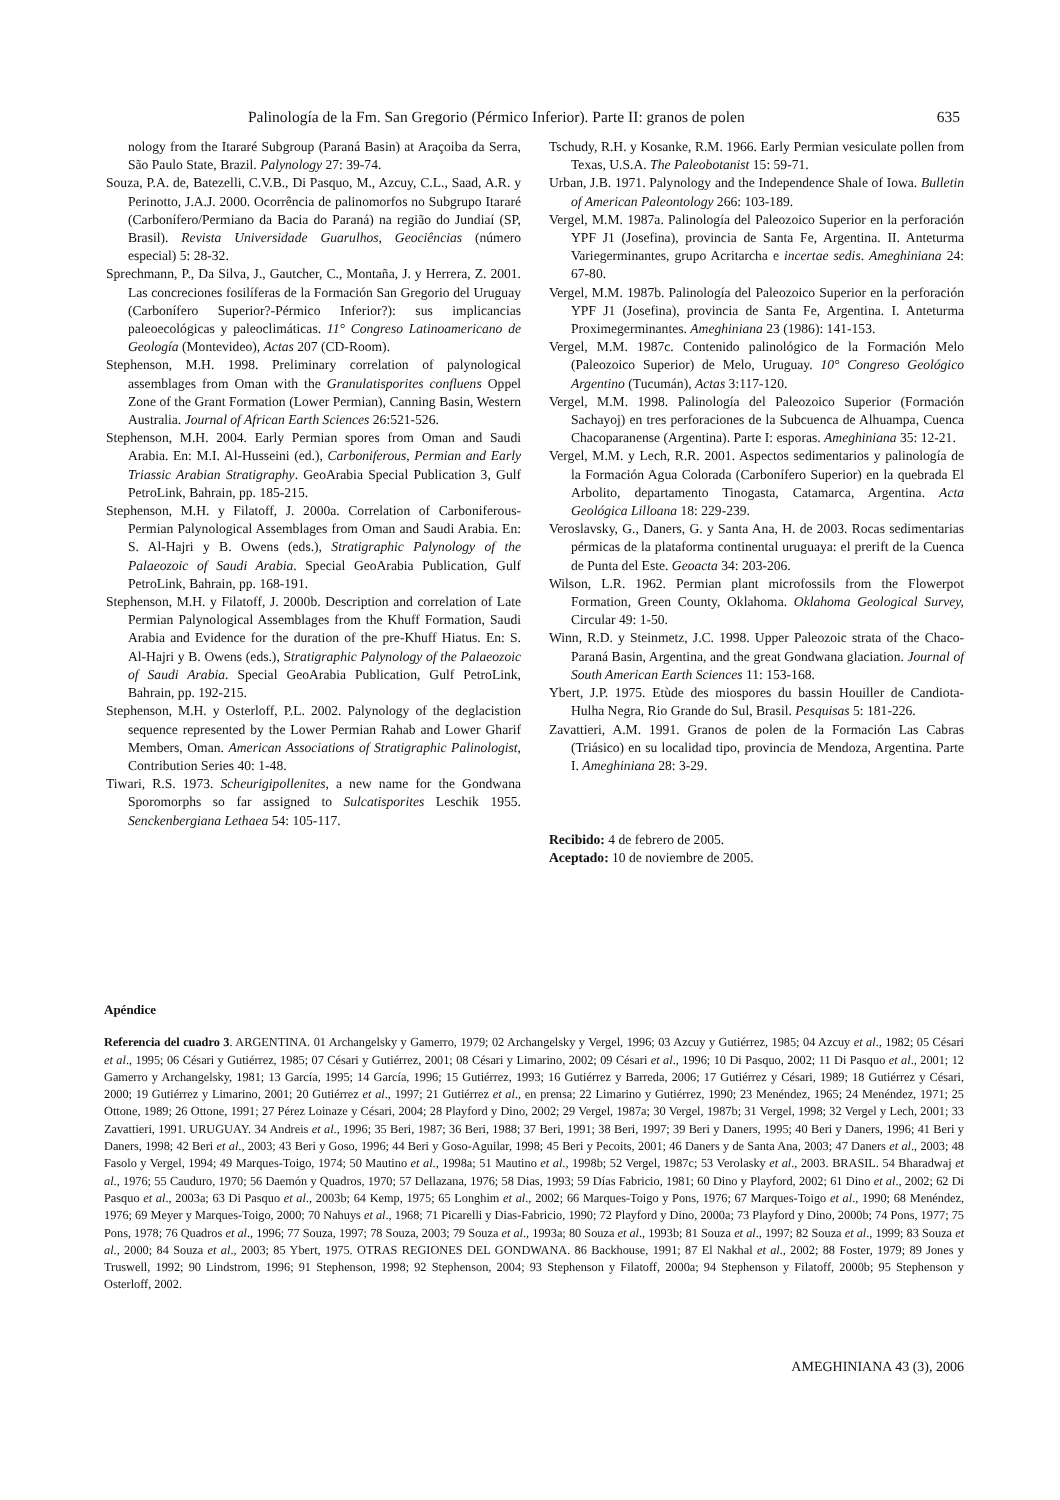Palinología de la Fm. San Gregorio (Pérmico Inferior). Parte II: granos de polen 635
nology from the Itararé Subgroup (Paraná Basin) at Araçoiba da Serra, São Paulo State, Brazil. Palynology 27: 39-74.
Souza, P.A. de, Batezelli, C.V.B., Di Pasquo, M., Azcuy, C.L., Saad, A.R. y Perinotto, J.A.J. 2000. Ocorrência de palinomorfos no Subgrupo Itararé (Carbonífero/Permiano da Bacia do Paraná) na região do Jundiaí (SP, Brasil). Revista Universidade Guarulhos, Geociências (número especial) 5: 28-32.
Sprechmann, P., Da Silva, J., Gautcher, C., Montaña, J. y Herrera, Z. 2001. Las concreciones fosilíferas de la Formación San Gregorio del Uruguay (Carbonífero Superior?-Pérmico Inferior?): sus implicancias paleoecológicas y paleoclimáticas. 11° Congreso Latinoamericano de Geología (Montevideo), Actas 207 (CD-Room).
Stephenson, M.H. 1998. Preliminary correlation of palynological assemblages from Oman with the Granulatisporites confluens Oppel Zone of the Grant Formation (Lower Permian), Canning Basin, Western Australia. Journal of African Earth Sciences 26:521-526.
Stephenson, M.H. 2004. Early Permian spores from Oman and Saudi Arabia. En: M.I. Al-Husseini (ed.), Carboniferous, Permian and Early Triassic Arabian Stratigraphy. GeoArabia Special Publication 3, Gulf PetroLink, Bahrain, pp. 185-215.
Stephenson, M.H. y Filatoff, J. 2000a. Correlation of Carboniferous-Permian Palynological Assemblages from Oman and Saudi Arabia. En: S. Al-Hajri y B. Owens (eds.), Stratigraphic Palynology of the Palaeozoic of Saudi Arabia. Special GeoArabia Publication, Gulf PetroLink, Bahrain, pp. 168-191.
Stephenson, M.H. y Filatoff, J. 2000b. Description and correlation of Late Permian Palynological Assemblages from the Khuff Formation, Saudi Arabia and Evidence for the duration of the pre-Khuff Hiatus. En: S. Al-Hajri y B. Owens (eds.), Stratigraphic Palynology of the Palaeozoic of Saudi Arabia. Special GeoArabia Publication, Gulf PetroLink, Bahrain, pp. 192-215.
Stephenson, M.H. y Osterloff, P.L. 2002. Palynology of the deglacistion sequence represented by the Lower Permian Rahab and Lower Gharif Members, Oman. American Associations of Stratigraphic Palinologist, Contribution Series 40: 1-48.
Tiwari, R.S. 1973. Scheurigipollenites, a new name for the Gondwana Sporomorphs so far assigned to Sulcatisporites Leschik 1955. Senckenbergiana Lethaea 54: 105-117.
Tschudy, R.H. y Kosanke, R.M. 1966. Early Permian vesiculate pollen from Texas, U.S.A. The Paleobotanist 15: 59-71.
Urban, J.B. 1971. Palynology and the Independence Shale of Iowa. Bulletin of American Paleontology 266: 103-189.
Vergel, M.M. 1987a. Palinología del Paleozoico Superior en la perforación YPF J1 (Josefina), provincia de Santa Fe, Argentina. II. Anteturma Variegerminantes, grupo Acritarcha e incertae sedis. Ameghiniana 24: 67-80.
Vergel, M.M. 1987b. Palinología del Paleozoico Superior en la perforación YPF J1 (Josefina), provincia de Santa Fe, Argentina. I. Anteturma Proximegerminantes. Ameghiniana 23 (1986): 141-153.
Vergel, M.M. 1987c. Contenido palinológico de la Formación Melo (Paleozoico Superior) de Melo, Uruguay. 10° Congreso Geológico Argentino (Tucumán), Actas 3:117-120.
Vergel, M.M. 1998. Palinología del Paleozoico Superior (Formación Sachayoj) en tres perforaciones de la Subcuenca de Alhuampa, Cuenca Chacoparanense (Argentina). Parte I: esporas. Ameghiniana 35: 12-21.
Vergel, M.M. y Lech, R.R. 2001. Aspectos sedimentarios y palinología de la Formación Agua Colorada (Carbonífero Superior) en la quebrada El Arbolito, departamento Tinogasta, Catamarca, Argentina. Acta Geológica Lilloana 18: 229-239.
Veroslavsky, G., Daners, G. y Santa Ana, H. de 2003. Rocas sedimentarias pérmicas de la plataforma continental uruguaya: el prerift de la Cuenca de Punta del Este. Geoacta 34: 203-206.
Wilson, L.R. 1962. Permian plant microfossils from the Flowerpot Formation, Green County, Oklahoma. Oklahoma Geological Survey, Circular 49: 1-50.
Winn, R.D. y Steinmetz, J.C. 1998. Upper Paleozoic strata of the Chaco-Paraná Basin, Argentina, and the great Gondwana glaciation. Journal of South American Earth Sciences 11: 153-168.
Ybert, J.P. 1975. Etùde des miospores du bassin Houiller de Candiota-Hulha Negra, Rio Grande do Sul, Brasil. Pesquisas 5: 181-226.
Zavattieri, A.M. 1991. Granos de polen de la Formación Las Cabras (Triásico) en su localidad tipo, provincia de Mendoza, Argentina. Parte I. Ameghiniana 28: 3-29.
Recibido: 4 de febrero de 2005.
Aceptado: 10 de noviembre de 2005.
Apéndice
Referencia del cuadro 3. ARGENTINA. 01 Archangelsky y Gamerro, 1979; 02 Archangelsky y Vergel, 1996; 03 Azcuy y Gutiérrez, 1985; 04 Azcuy et al., 1982; 05 Césari et al., 1995; 06 Césari y Gutiérrez, 1985; 07 Césari y Gutiérrez, 2001; 08 Césari y Limarino, 2002; 09 Césari et al., 1996; 10 Di Pasquo, 2002; 11 Di Pasquo et al., 2001; 12 Gamerro y Archangelsky, 1981; 13 García, 1995; 14 García, 1996; 15 Gutiérrez, 1993; 16 Gutiérrez y Barreda, 2006; 17 Gutiérrez y Césari, 1989; 18 Gutiérrez y Césari, 2000; 19 Gutiérrez y Limarino, 2001; 20 Gutiérrez et al., 1997; 21 Gutiérrez et al., en prensa; 22 Limarino y Gutiérrez, 1990; 23 Menéndez, 1965; 24 Menéndez, 1971; 25 Ottone, 1989; 26 Ottone, 1991; 27 Pérez Loinaze y Césari, 2004; 28 Playford y Dino, 2002; 29 Vergel, 1987a; 30 Vergel, 1987b; 31 Vergel, 1998; 32 Vergel y Lech, 2001; 33 Zavattieri, 1991. URUGUAY. 34 Andreis et al., 1996; 35 Beri, 1987; 36 Beri, 1988; 37 Beri, 1991; 38 Beri, 1997; 39 Beri y Daners, 1995; 40 Beri y Daners, 1996; 41 Beri y Daners, 1998; 42 Beri et al., 2003; 43 Beri y Goso, 1996; 44 Beri y Goso-Aguilar, 1998; 45 Beri y Pecoits, 2001; 46 Daners y de Santa Ana, 2003; 47 Daners et al., 2003; 48 Fasolo y Vergel, 1994; 49 Marques-Toigo, 1974; 50 Mautino et al., 1998a; 51 Mautino et al., 1998b; 52 Vergel, 1987c; 53 Verolasky et al., 2003. BRASIL. 54 Bharadwaj et al., 1976; 55 Cauduro, 1970; 56 Daemón y Quadros, 1970; 57 Dellazana, 1976; 58 Dias, 1993; 59 Días Fabricio, 1981; 60 Dino y Playford, 2002; 61 Dino et al., 2002; 62 Di Pasquo et al., 2003a; 63 Di Pasquo et al., 2003b; 64 Kemp, 1975; 65 Longhim et al., 2002; 66 Marques-Toigo y Pons, 1976; 67 Marques-Toigo et al., 1990; 68 Menéndez, 1976; 69 Meyer y Marques-Toigo, 2000; 70 Nahuys et al., 1968; 71 Picarelli y Dias-Fabricio, 1990; 72 Playford y Dino, 2000a; 73 Playford y Dino, 2000b; 74 Pons, 1977; 75 Pons, 1978; 76 Quadros et al., 1996; 77 Souza, 1997; 78 Souza, 2003; 79 Souza et al., 1993a; 80 Souza et al., 1993b; 81 Souza et al., 1997; 82 Souza et al., 1999; 83 Souza et al., 2000; 84 Souza et al., 2003; 85 Ybert, 1975. OTRAS REGIONES DEL GONDWANA. 86 Backhouse, 1991; 87 El Nakhal et al., 2002; 88 Foster, 1979; 89 Jones y Truswell, 1992; 90 Lindstrom, 1996; 91 Stephenson, 1998; 92 Stephenson, 2004; 93 Stephenson y Filatoff, 2000a; 94 Stephenson y Filatoff, 2000b; 95 Stephenson y Osterloff, 2002.
AMEGHINIANA 43 (3), 2006